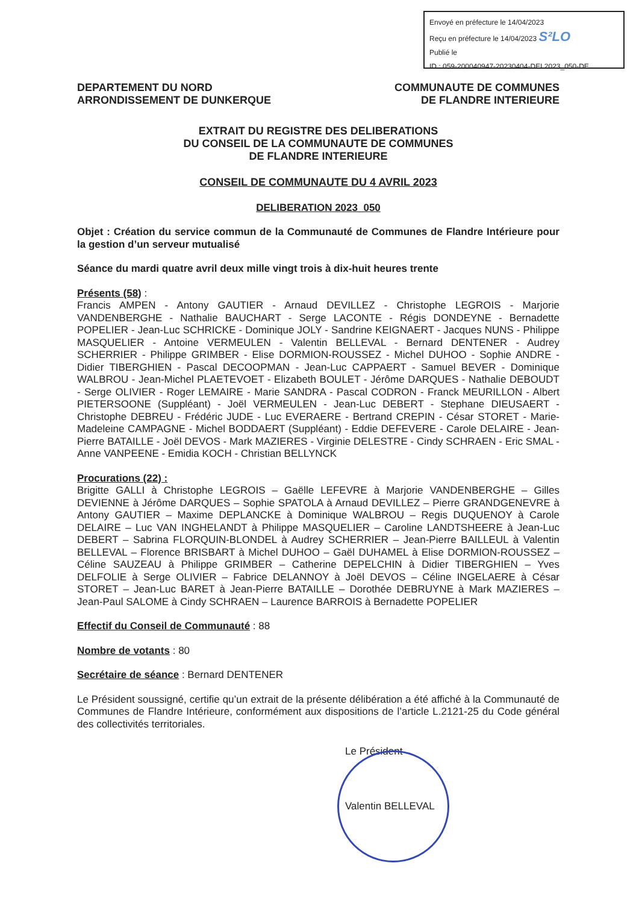Envoyé en préfecture le 14/04/2023
Reçu en préfecture le 14/04/2023 S²LO
Publié le
ID : 059-200040947-20230404-DEL2023_050-DE
DEPARTEMENT DU NORD
ARRONDISSEMENT DE DUNKERQUE
COMMUNAUTE DE COMMUNES
DE FLANDRE INTERIEURE
EXTRAIT DU REGISTRE DES DELIBERATIONS
DU CONSEIL DE LA COMMUNAUTE DE COMMUNES
DE FLANDRE INTERIEURE
CONSEIL DE COMMUNAUTE DU 4 AVRIL 2023
DELIBERATION 2023_050
Objet : Création du service commun de la Communauté de Communes de Flandre Intérieure pour la gestion d’un serveur mutualisé
Séance du mardi quatre avril deux mille vingt trois à dix-huit heures trente
Présents (58) :
Francis AMPEN - Antony GAUTIER - Arnaud DEVILLEZ - Christophe LEGROIS - Marjorie VANDENBERGHE - Nathalie BAUCHART - Serge LACONTE - Régis DONDEYNE - Bernadette POPELIER - Jean-Luc SCHRICKE - Dominique JOLY - Sandrine KEIGNAERT - Jacques NUNS - Philippe MASQUELIER - Antoine VERMEULEN - Valentin BELLEVAL - Bernard DENTENER - Audrey SCHERRIER - Philippe GRIMBER - Elise DORMION-ROUSSEZ - Michel DUHOO - Sophie ANDRE - Didier TIBERGHIEN - Pascal DECOOPMAN - Jean-Luc CAPPAERT - Samuel BEVER - Dominique WALBROU - Jean-Michel PLAETEVOET - Elizabeth BOULET - Jérôme DARQUES - Nathalie DEBOUDT - Serge OLIVIER - Roger LEMAIRE - Marie SANDRA - Pascal CODRON - Franck MEURILLON - Albert PIETERSOONE (Suppléant) - Joël VERMEULEN - Jean-Luc DEBERT - Stephane DIEUSAERT - Christophe DEBREU - Frédéric JUDE - Luc EVERAERE - Bertrand CREPIN - César STORET - Marie-Madeleine CAMPAGNE - Michel BODDAERT (Suppléant) - Eddie DEFEVERE - Carole DELAIRE - Jean-Pierre BATAILLE - Joël DEVOS - Mark MAZIERES - Virginie DELESTRE - Cindy SCHRAEN - Eric SMAL - Anne VANPEENE - Emidia KOCH - Christian BELLYNCK
Procurations (22) :
Brigitte GALLI à Christophe LEGROIS – Gaëlle LEFEVRE à Marjorie VANDENBERGHE – Gilles DEVIENNE à Jérôme DARQUES – Sophie SPATOLA à Arnaud DEVILLEZ – Pierre GRANDGENEVRE à Antony GAUTIER – Maxime DEPLANCKE à Dominique WALBROU – Regis DUQUENOY à Carole DELAIRE – Luc VAN INGHELANDT à Philippe MASQUELIER – Caroline LANDTSHEERE à Jean-Luc DEBERT – Sabrina FLORQUIN-BLONDEL à Audrey SCHERRIER – Jean-Pierre BAILLEUL à Valentin BELLEVAL – Florence BRISBART à Michel DUHOO – Gaël DUHAMEL à Elise DORMION-ROUSSEZ – Céline SAUZEAU à Philippe GRIMBER – Catherine DEPELCHIN à Didier TIBERGHIEN – Yves DELFOLIE à Serge OLIVIER – Fabrice DELANNOY à Joël DEVOS – Céline INGELAERE à César STORET – Jean-Luc BARET à Jean-Pierre BATAILLE – Dorothée DEBRUYNE à Mark MAZIERES – Jean-Paul SALOME à Cindy SCHRAEN – Laurence BARROIS à Bernadette POPELIER
Effectif du Conseil de Communauté : 88
Nombre de votants : 80
Secrétaire de séance : Bernard DENTENER
Le Président soussigné, certifie qu’un extrait de la présente délibération a été affiché à la Communauté de Communes de Flandre Intérieure, conformément aux dispositions de l’article L.2121-25 du Code général des collectivités territoriales.
Le Président
Valentin BELLEVAL